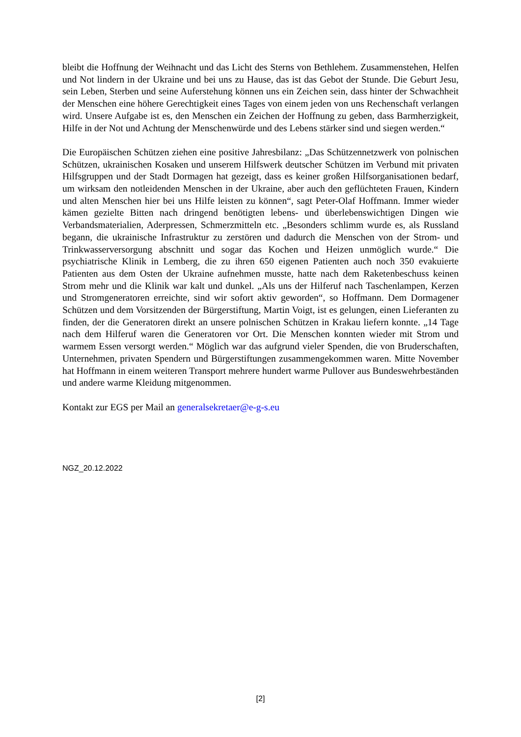bleibt die Hoffnung der Weihnacht und das Licht des Sterns von Bethlehem. Zusammenstehen, Helfen und Not lindern in der Ukraine und bei uns zu Hause, das ist das Gebot der Stunde. Die Geburt Jesu, sein Leben, Sterben und seine Auferstehung können uns ein Zeichen sein, dass hinter der Schwachheit der Menschen eine höhere Gerechtigkeit eines Tages von einem jeden von uns Rechenschaft verlangen wird. Unsere Aufgabe ist es, den Menschen ein Zeichen der Hoffnung zu geben, dass Barmherzigkeit, Hilfe in der Not und Achtung der Menschenwürde und des Lebens stärker sind und siegen werden.“
Die Europäischen Schützen ziehen eine positive Jahresbilanz: „Das Schützennetzwerk von polnischen Schützen, ukrainischen Kosaken und unserem Hilfswerk deutscher Schützen im Verbund mit privaten Hilfsgruppen und der Stadt Dormagen hat gezeigt, dass es keiner großen Hilfsorganisationen bedarf, um wirksam den notleidenden Menschen in der Ukraine, aber auch den geflüchteten Frauen, Kindern und alten Menschen hier bei uns Hilfe leisten zu können“, sagt Peter-Olaf Hoffmann. Immer wieder kämen gezielte Bitten nach dringend benötigten lebens- und überlebenswichtigen Dingen wie Verbandsmaterialien, Aderpressen, Schmerzmitteln etc. „Besonders schlimm wurde es, als Russland begann, die ukrainische Infrastruktur zu zerstören und dadurch die Menschen von der Strom- und Trinkwasserversorgung abschnitt und sogar das Kochen und Heizen unmöglich wurde.“ Die psychiatrische Klinik in Lemberg, die zu ihren 650 eigenen Patienten auch noch 350 evakuierte Patienten aus dem Osten der Ukraine aufnehmen musste, hatte nach dem Raketenbeschuss keinen Strom mehr und die Klinik war kalt und dunkel. „Als uns der Hilferuf nach Taschenlampen, Kerzen und Stromgeneratoren erreichte, sind wir sofort aktiv geworden“, so Hoffmann. Dem Dormagener Schützen und dem Vorsitzenden der Bürgerstiftung, Martin Voigt, ist es gelungen, einen Lieferanten zu finden, der die Generatoren direkt an unsere polnischen Schützen in Krakau liefern konnte. „14 Tage nach dem Hilferuf waren die Generatoren vor Ort. Die Menschen konnten wieder mit Strom und warmem Essen versorgt werden.“ Möglich war das aufgrund vieler Spenden, die von Bruderschaften, Unternehmen, privaten Spendern und Bürgerstiftungen zusammengekommen waren. Mitte November hat Hoffmann in einem weiteren Transport mehrere hundert warme Pullover aus Bundeswehrbeständen und andere warme Kleidung mitgenommen.
Kontakt zur EGS per Mail an generalsekretaer@e-g-s.eu
NGZ_20.12.2022
[2]